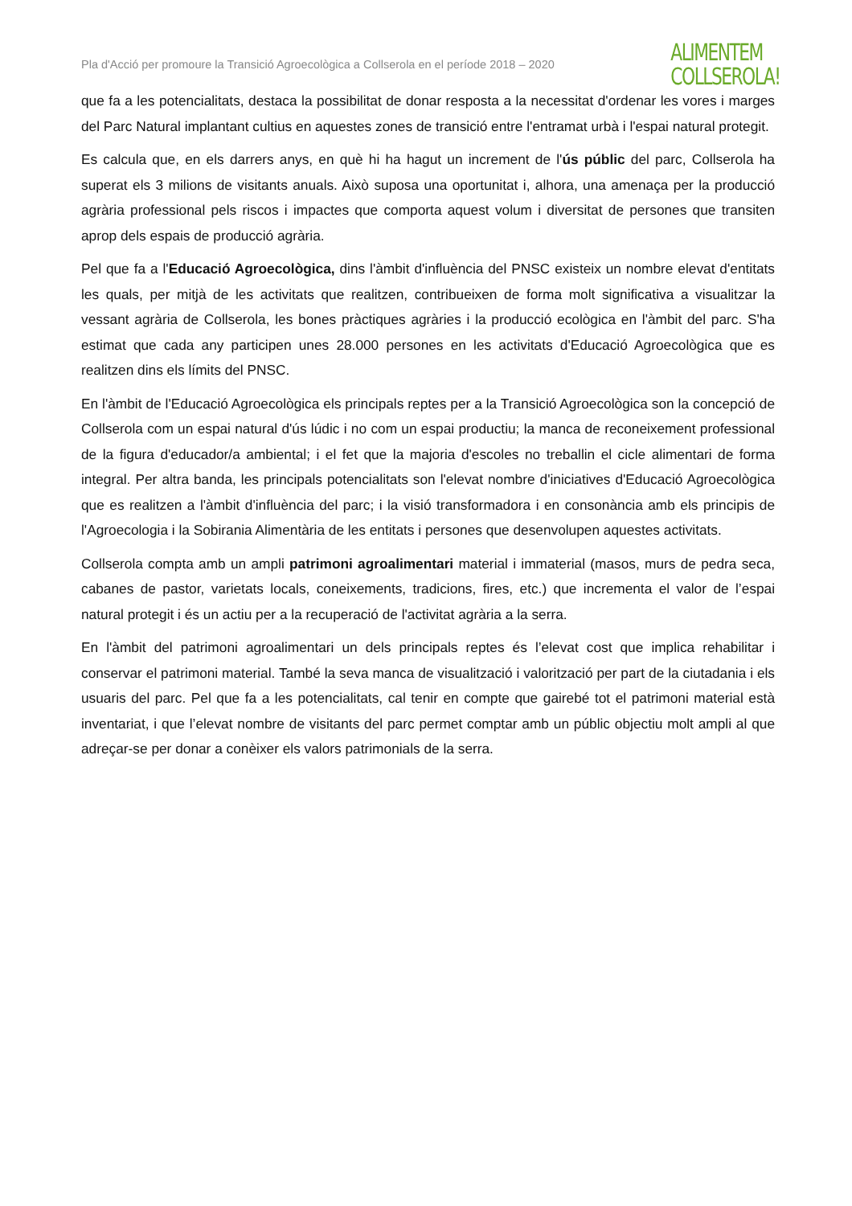Pla d'Acció per promoure la Transició Agroecològica a Collserola en el període 2018 – 2020
ALIMENTEM
COLLSEROLA!
que fa a les potencialitats, destaca la possibilitat de donar resposta a la necessitat d'ordenar les vores i marges del Parc Natural implantant cultius en aquestes zones de transició entre l'entramat urbà i l'espai natural protegit.
Es calcula que, en els darrers anys, en què hi ha hagut un increment de l'ús públic del parc, Collserola ha superat els 3 milions de visitants anuals. Això suposa una oportunitat i, alhora, una amenaça per la producció agrària professional pels riscos i impactes que comporta aquest volum i diversitat de persones que transiten aprop dels espais de producció agrària.
Pel que fa a l'Educació Agroecològica, dins l'àmbit d'influència del PNSC existeix un nombre elevat d'entitats les quals, per mitjà de les activitats que realitzen, contribueixen de forma molt significativa a visualitzar la vessant agrària de Collserola, les bones pràctiques agràries i la producció ecològica en l'àmbit del parc. S'ha estimat que cada any participen unes 28.000 persones en les activitats d'Educació Agroecològica que es realitzen dins els límits del PNSC.
En l'àmbit de l'Educació Agroecològica els principals reptes per a la Transició Agroecològica son la concepció de Collserola com un espai natural d'ús lúdic i no com un espai productiu; la manca de reconeixement professional de la figura d'educador/a ambiental; i el fet que la majoria d'escoles no treballin el cicle alimentari de forma integral. Per altra banda, les principals potencialitats son l'elevat nombre d'iniciatives d'Educació Agroecològica que es realitzen a l'àmbit d'influència del parc; i la visió transformadora i en consonància amb els principis de l'Agroecologia i la Sobirania Alimentària de les entitats i persones que desenvolupen aquestes activitats.
Collserola compta amb un ampli patrimoni agroalimentari material i immaterial (masos, murs de pedra seca, cabanes de pastor, varietats locals, coneixements, tradicions, fires, etc.) que incrementa el valor de l’espai natural protegit i és un actiu per a la recuperació de l'activitat agrària a la serra.
En l'àmbit del patrimoni agroalimentari un dels principals reptes és l’elevat cost que implica rehabilitar i conservar el patrimoni material. També la seva manca de visualització i valorització per part de la ciutadania i els usuaris del parc. Pel que fa a les potencialitats, cal tenir en compte que gairebé tot el patrimoni material està inventariat, i que l’elevat nombre de visitants del parc permet comptar amb un públic objectiu molt ampli al que adreçar-se per donar a conèixer els valors patrimonials de la serra.